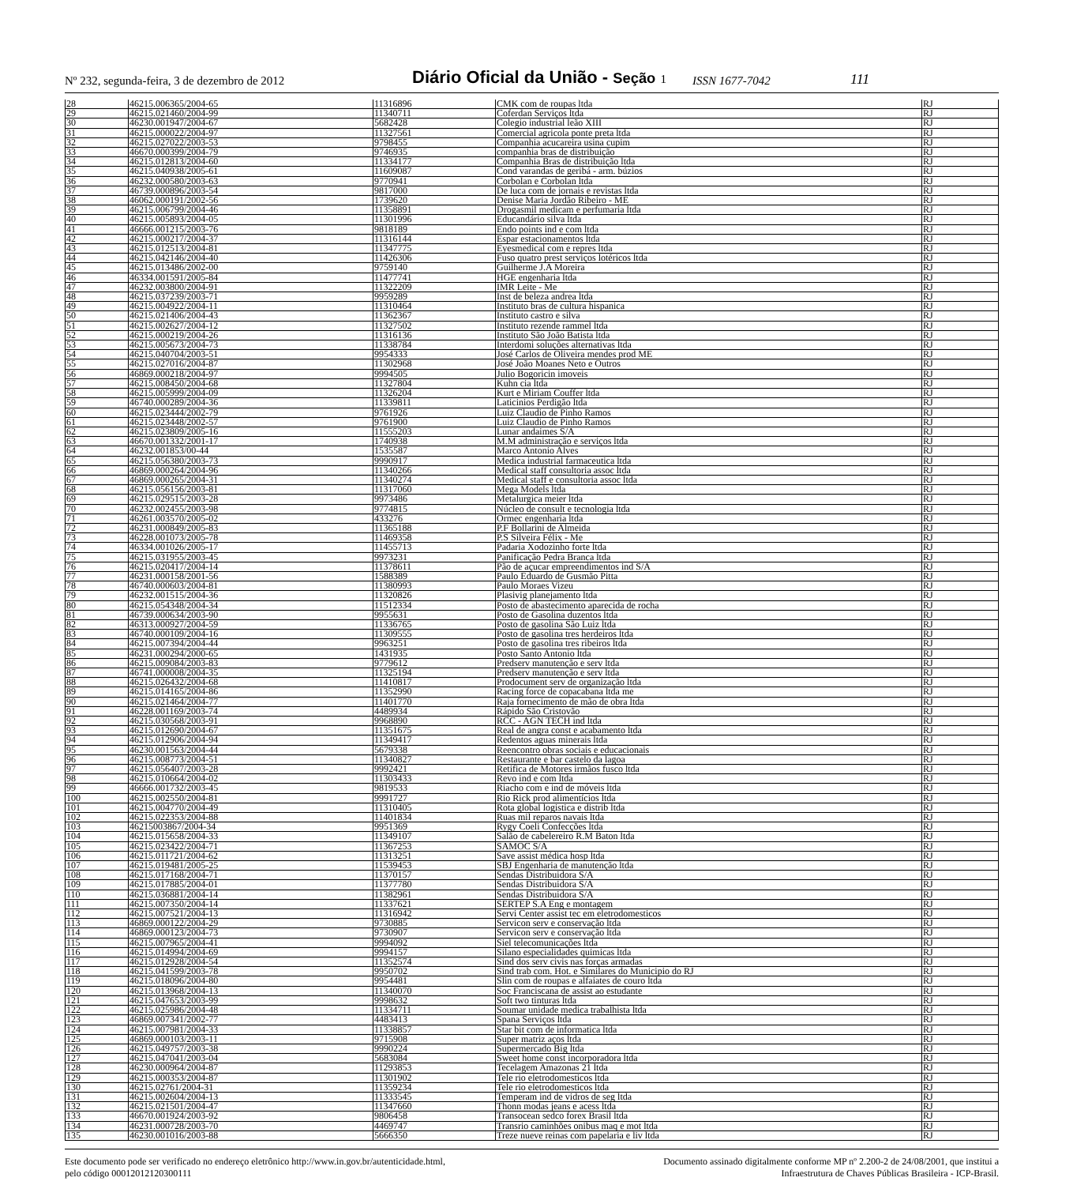Nº 232, segunda-feira, 3 de dezembro de 2012 Diário Oficial da União - Seção 1 ISSN 1677-7042 111
| 28 | 46215.006365/2004-65 | 11316896 | CMK com de roupas ltda | RJ |
| 29 | 46215.021460/2004-99 | 11340711 | Coferdan Serviços ltda | RJ |
| 30 | 46230.001947/2004-67 | 5682428 | Colegio industrial leão XIII | RJ |
| 31 | 46215.000022/2004-97 | 11327561 | Comercial agricola ponte preta ltda | RJ |
| 32 | 46215.027022/2003-53 | 9798455 | Companhia acucareira usina cupim | RJ |
| 33 | 46670.000399/2004-79 | 9746935 | companhia bras de distribuição | RJ |
| 34 | 46215.012813/2004-60 | 11334177 | Companhia Bras de distribuição ltda | RJ |
| 35 | 46215.040938/2005-61 | 11609087 | Cond varandas de geribá - arm. búzios | RJ |
| 36 | 46232.000580/2003-63 | 9770941 | Corbolan e Corbolan ltda | RJ |
| 37 | 46739.000896/2003-54 | 9817000 | De luca com de jornais e revistas ltda | RJ |
| 38 | 46062.000191/2002-56 | 1739620 | Denise Maria Jordão Ribeiro - ME | RJ |
| 39 | 46215.006799/2004-46 | 11358891 | Drogasmil medicam e perfumaria ltda | RJ |
| 40 | 46215.005893/2004-05 | 11301996 | Educandário silva ltda | RJ |
| 41 | 46666.001215/2003-76 | 9818189 | Endo points ind e com ltda | RJ |
| 42 | 46215.000217/2004-37 | 11316144 | Espar estacionamentos ltda | RJ |
| 43 | 46215.012513/2004-81 | 11347775 | Eyesmedical com e repres ltda | RJ |
| 44 | 46215.042146/2004-40 | 11426306 | Fuso quatro prest serviços lotéricos ltda | RJ |
| 45 | 46215.013486/2002-00 | 9759140 | Guilherme J.A Moreira | RJ |
| 46 | 46334.001591/2005-84 | 11477741 | HGE engenharia ltda | RJ |
| 47 | 46232.003800/2004-91 | 11322209 | IMR Leite - Me | RJ |
| 48 | 46215.037239/2003-71 | 9959289 | Inst de beleza andrea ltda | RJ |
| 49 | 46215.004922/2004-11 | 11310464 | Instituto bras de cultura hispanica | RJ |
| 50 | 46215.021406/2004-43 | 11362367 | Instituto castro e silva | RJ |
| 51 | 46215.002627/2004-12 | 11327502 | Instituto rezende rammel ltda | RJ |
| 52 | 46215.000219/2004-26 | 11316136 | Instituto São João Batista ltda | RJ |
| 53 | 46215.005673/2004-73 | 11338784 | Interdomi soluções alternativas ltda | RJ |
| 54 | 46215.040704/2003-51 | 9954333 | José Carlos de Oliveira mendes prod ME | RJ |
| 55 | 46215.027016/2004-87 | 11302968 | José João Moanes Neto e Outros | RJ |
| 56 | 46869.000218/2004-97 | 9994505 | Julio Bogoricin imoveis | RJ |
| 57 | 46215.008450/2004-68 | 11327804 | Kuhn cia ltda | RJ |
| 58 | 46215.005999/2004-09 | 11326204 | Kurt e Miriam Couffer ltda | RJ |
| 59 | 46740.000289/2004-36 | 11339811 | Laticinios Perdigão ltda | RJ |
| 60 | 46215.023444/2002-79 | 9761926 | Luiz Claudio de Pinho Ramos | RJ |
| 61 | 46215.023448/2002-57 | 9761900 | Luiz Claudio de Pinho Ramos | RJ |
| 62 | 46215.023809/2005-16 | 11555203 | Lunar andaimes S/A | RJ |
| 63 | 46670.001332/2001-17 | 1740938 | M.M administração e serviços ltda | RJ |
| 64 | 46232.001853/00-44 | 1535587 | Marco Antonio Alves | RJ |
| 65 | 46215.056380/2003-73 | 9990917 | Medica industrial farmaceutica ltda | RJ |
| 66 | 46869.000264/2004-96 | 11340266 | Medical staff consultoria assoc ltda | RJ |
| 67 | 46869.000265/2004-31 | 11340274 | Medical staff e consultoria assoc ltda | RJ |
| 68 | 46215.056156/2003-81 | 11317060 | Mega Models ltda | RJ |
| 69 | 46215.029515/2003-28 | 9973486 | Metalurgica meier ltda | RJ |
| 70 | 46232.002455/2003-98 | 9774815 | Núcleo de consult e tecnologia ltda | RJ |
| 71 | 46261.003570/2005-02 | 433276 | Ormec engenharia ltda | RJ |
| 72 | 46231.000849/2005-83 | 11365188 | P.F Bollarini de Almeida | RJ |
| 73 | 46228.001073/2005-78 | 11469358 | P.S Silveira Félix - Me | RJ |
| 74 | 46334.001026/2005-17 | 11455713 | Padaria Xodozinho forte ltda | RJ |
| 75 | 46215.031955/2003-45 | 9973231 | Panificação Pedra Branca ltda | RJ |
| 76 | 46215.020417/2004-14 | 11378611 | Pão de açucar empreendimentos ind S/A | RJ |
| 77 | 46231.000158/2001-56 | 1588389 | Paulo Eduardo de Gusmão Pitta | RJ |
| 78 | 46740.000603/2004-81 | 11380993 | Paulo Moraes Vizeu | RJ |
| 79 | 46232.001515/2004-36 | 11320826 | Plasivig planejamento ltda | RJ |
| 80 | 46215.054348/2004-34 | 11512334 | Posto de abastecimento aparecida de rocha | RJ |
| 81 | 46739.000634/2003-90 | 9955631 | Posto de Gasolina duzentos ltda | RJ |
| 82 | 46313.000927/2004-59 | 11336765 | Posto de gasolina São Luiz ltda | RJ |
| 83 | 46740.000109/2004-16 | 11309555 | Posto de gasolina tres herdeiros ltda | RJ |
| 84 | 46215.007394/2004-44 | 9963251 | Posto de gasolina tres ribeiros ltda | RJ |
| 85 | 46231.000294/2000-65 | 1431935 | Posto Santo Antonio ltda | RJ |
| 86 | 46215.009084/2003-83 | 9779612 | Predserv manutenção e serv ltda | RJ |
| 87 | 46741.000008/2004-35 | 11325194 | Predserv manutenção e serv ltda | RJ |
| 88 | 46215.026432/2004-68 | 11410817 | Prodocument serv de organização ltda | RJ |
| 89 | 46215.014165/2004-86 | 11352990 | Racing force de copacabana ltda me | RJ |
| 90 | 46215.021464/2004-77 | 11401770 | Raja fornecimento de mão de obra ltda | RJ |
| 91 | 46228.001169/2003-74 | 4489934 | Rápido São Cristovão | RJ |
| 92 | 46215.030568/2003-91 | 9968890 | RCC - AGN TECH ind ltda | RJ |
| 93 | 46215.012690/2004-67 | 11351675 | Real de angra const e acabamento ltda | RJ |
| 94 | 46215.012906/2004-94 | 11349417 | Redentos aguas minerais ltda | RJ |
| 95 | 46230.001563/2004-44 | 5679338 | Reencontro obras sociais e educacionais | RJ |
| 96 | 46215.008773/2004-51 | 11340827 | Restaurante e bar castelo da lagoa | RJ |
| 97 | 46215.056407/2003-28 | 9992421 | Retifica de Motores irmãos fusco ltda | RJ |
| 98 | 46215.010664/2004-02 | 11303433 | Revo ind e com ltda | RJ |
| 99 | 46666.001732/2003-45 | 9819533 | Riacho com e ind de móveis ltda | RJ |
| 100 | 46215.002550/2004-81 | 9991727 | Rio Rick prod alimentícios ltda | RJ |
| 101 | 46215.004770/2004-49 | 11310405 | Rota global logistica e distrib ltda | RJ |
| 102 | 46215.022353/2004-88 | 11401834 | Ruas mil reparos navais ltda | RJ |
| 103 | 46215003867/2004-34 | 9951369 | Rygy Coeli Confecções ltda | RJ |
| 104 | 46215.015658/2004-33 | 11349107 | Salão de cabelereiro R.M Baton ltda | RJ |
| 105 | 46215.023422/2004-71 | 11367253 | SAMOC S/A | RJ |
| 106 | 46215.011721/2004-62 | 11313251 | Save assist médica hosp ltda | RJ |
| 107 | 46215.019481/2005-25 | 11539453 | SBJ Engenharia de manutenção ltda | RJ |
| 108 | 46215.017168/2004-71 | 11370157 | Sendas Distribuidora S/A | RJ |
| 109 | 46215.017885/2004-01 | 11377780 | Sendas Distribuidora S/A | RJ |
| 110 | 46215.036881/2004-14 | 11382961 | Sendas Distribuidora S/A | RJ |
| 111 | 46215.007350/2004-14 | 11337621 | SERTEP S.A Eng e montagem | RJ |
| 112 | 46215.007521/2004-13 | 11316942 | Servi Center assist tec em eletrodomesticos | RJ |
| 113 | 46869.000122/2004-29 | 9730885 | Servicon serv e conservação ltda | RJ |
| 114 | 46869.000123/2004-73 | 9730907 | Servicon serv e conservação ltda | RJ |
| 115 | 46215.007965/2004-41 | 9994092 | Siel telecomunicações ltda | RJ |
| 116 | 46215.014994/2004-69 | 9994157 | Silano especialidades quimicas ltda | RJ |
| 117 | 46215.012928/2004-54 | 11352574 | Sind dos serv civis nas forças armadas | RJ |
| 118 | 46215.041599/2003-78 | 9950702 | Sind trab com. Hot. e Similares do Municipio do RJ | RJ |
| 119 | 46215.018096/2004-80 | 9954481 | Slin com de roupas e alfaiates de couro ltda | RJ |
| 120 | 46215.013968/2004-13 | 11340070 | Soc Franciscana de assist ao estudante | RJ |
| 121 | 46215.047653/2003-99 | 9998632 | Soft two tinturas ltda | RJ |
| 122 | 46215.025986/2004-48 | 11334711 | Soumar unidade medica trabalhista ltda | RJ |
| 123 | 46869.007341/2002-77 | 4483413 | Spana Serviços ltda | RJ |
| 124 | 46215.007981/2004-33 | 11338857 | Star bit com de informatica ltda | RJ |
| 125 | 46869.000103/2003-11 | 9715908 | Super matriz aços ltda | RJ |
| 126 | 46215.049757/2003-38 | 9990224 | Supermercado Big ltda | RJ |
| 127 | 46215.047041/2003-04 | 5683084 | Sweet home const incorporadora ltda | RJ |
| 128 | 46230.000964/2004-87 | 11293853 | Tecelagem Amazonas 21 ltda | RJ |
| 129 | 46215.000353/2004-87 | 11301902 | Tele rio eletrodomesticos ltda | RJ |
| 130 | 46215.02761/2004-31 | 11359234 | Tele rio eletrodomesticos ltda | RJ |
| 131 | 46215.002604/2004-13 | 11333545 | Temperam ind de vidros de seg ltda | RJ |
| 132 | 46215.021501/2004-47 | 11347660 | Thonn modas jeans e acess ltda | RJ |
| 133 | 46670.001924/2003-92 | 9806458 | Transocean sedco forex Brasil ltda | RJ |
| 134 | 46231.000728/2003-70 | 4469747 | Transrio caminhões onibus maq e mot ltda | RJ |
| 135 | 46230.001016/2003-88 | 5666350 | Treze nueve reinas com papelaria e liv ltda | RJ |
Este documento pode ser verificado no endereço eletrônico http://www.in.gov.br/autenticidade.html,
pelo código 00012012120300111
Documento assinado digitalmente conforme MP nº 2.200-2 de 24/08/2001, que institui a
Infraestrutura de Chaves Públicas Brasileira - ICP-Brasil.